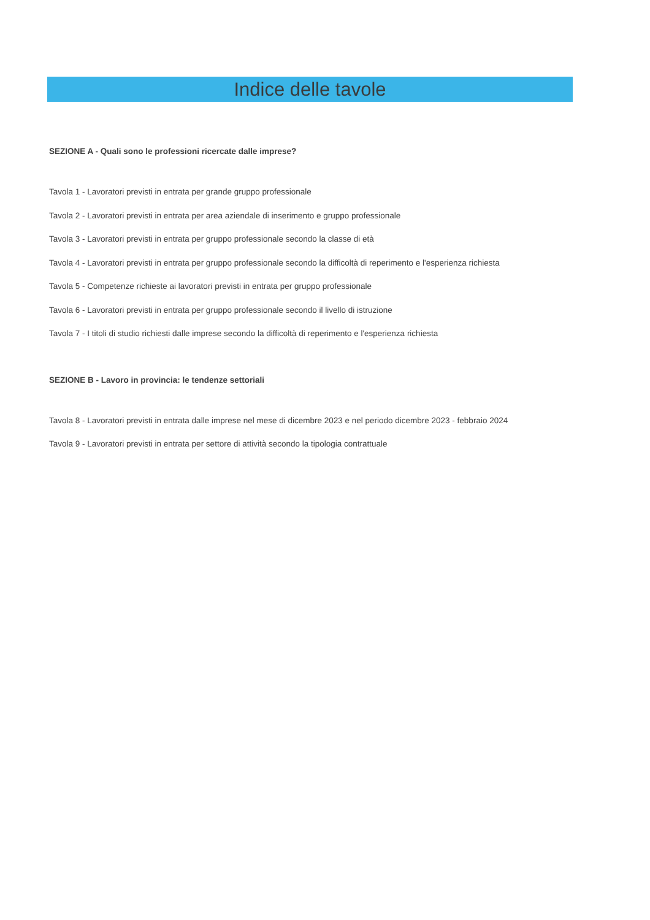Indice delle tavole
SEZIONE A - Quali sono le professioni ricercate dalle imprese?
Tavola 1 - Lavoratori previsti in entrata per grande gruppo professionale
Tavola 2 - Lavoratori previsti in entrata per area aziendale di inserimento e gruppo professionale
Tavola 3 - Lavoratori previsti in entrata per gruppo professionale secondo la classe di età
Tavola 4 - Lavoratori previsti in entrata per gruppo professionale secondo la difficoltà di reperimento e l'esperienza richiesta
Tavola 5 - Competenze richieste ai lavoratori previsti in entrata per gruppo professionale
Tavola 6 - Lavoratori previsti in entrata per gruppo professionale secondo il livello di istruzione
Tavola 7 - I titoli di studio richiesti dalle imprese secondo la difficoltà di reperimento e l'esperienza richiesta
SEZIONE B - Lavoro in provincia: le tendenze settoriali
Tavola 8 - Lavoratori previsti in entrata dalle imprese nel mese di dicembre 2023 e nel periodo dicembre 2023 - febbraio 2024
Tavola 9 - Lavoratori previsti in entrata per settore di attività secondo la tipologia contrattuale